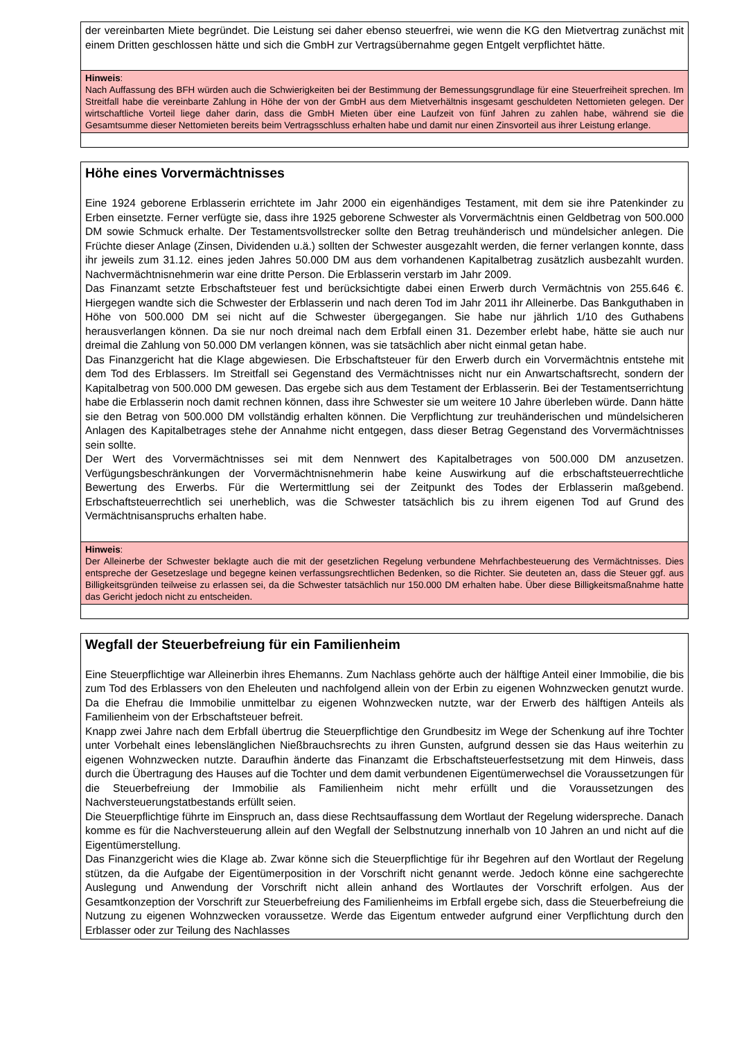der vereinbarten Miete begründet. Die Leistung sei daher ebenso steuerfrei, wie wenn die KG den Mietvertrag zunächst mit einem Dritten geschlossen hätte und sich die GmbH zur Vertragsübernahme gegen Entgelt verpflichtet hätte.
Hinweis:
Nach Auffassung des BFH würden auch die Schwierigkeiten bei der Bestimmung der Bemessungsgrundlage für eine Steuerfreiheit sprechen. Im Streitfall habe die vereinbarte Zahlung in Höhe der von der GmbH aus dem Mietverhältnis insgesamt geschuldeten Nettomieten gelegen. Der wirtschaftliche Vorteil liege daher darin, dass die GmbH Mieten über eine Laufzeit von fünf Jahren zu zahlen habe, während sie die Gesamtsumme dieser Nettomieten bereits beim Vertragsschluss erhalten habe und damit nur einen Zinsvorteil aus ihrer Leistung erlange.
Höhe eines Vorvermächtnisses
Eine 1924 geborene Erblasserin errichtete im Jahr 2000 ein eigenhändiges Testament, mit dem sie ihre Patenkinder zu Erben einsetzte. Ferner verfügte sie, dass ihre 1925 geborene Schwester als Vorvermächtnis einen Geldbetrag von 500.000 DM sowie Schmuck erhalte. Der Testamentsvollstrecker sollte den Betrag treuhänderisch und mündelsicher anlegen. Die Früchte dieser Anlage (Zinsen, Dividenden u.ä.) sollten der Schwester ausgezahlt werden, die ferner verlangen konnte, dass ihr jeweils zum 31.12. eines jeden Jahres 50.000 DM aus dem vorhandenen Kapitalbetrag zusätzlich ausbezahlt wurden. Nachvermächtnisnehmerin war eine dritte Person. Die Erblasserin verstarb im Jahr 2009.
Das Finanzamt setzte Erbschaftsteuer fest und berücksichtigte dabei einen Erwerb durch Vermächtnis von 255.646 €. Hiergegen wandte sich die Schwester der Erblasserin und nach deren Tod im Jahr 2011 ihr Alleinerbe. Das Bankguthaben in Höhe von 500.000 DM sei nicht auf die Schwester übergegangen. Sie habe nur jährlich 1/10 des Guthabens herausverlangen können. Da sie nur noch dreimal nach dem Erbfall einen 31. Dezember erlebt habe, hätte sie auch nur dreimal die Zahlung von 50.000 DM verlangen können, was sie tatsächlich aber nicht einmal getan habe.
Das Finanzgericht hat die Klage abgewiesen. Die Erbschaftsteuer für den Erwerb durch ein Vorvermächtnis entstehe mit dem Tod des Erblassers. Im Streitfall sei Gegenstand des Vermächtnisses nicht nur ein Anwartschaftsrecht, sondern der Kapitalbetrag von 500.000 DM gewesen. Das ergebe sich aus dem Testament der Erblasserin. Bei der Testamentserrichtung habe die Erblasserin noch damit rechnen können, dass ihre Schwester sie um weitere 10 Jahre überleben würde. Dann hätte sie den Betrag von 500.000 DM vollständig erhalten können. Die Verpflichtung zur treuhänderischen und mündelsicheren Anlagen des Kapitalbetrages stehe der Annahme nicht entgegen, dass dieser Betrag Gegenstand des Vorvermächtnisses sein sollte.
Der Wert des Vorvermächtnisses sei mit dem Nennwert des Kapitalbetrages von 500.000 DM anzusetzen. Verfügungsbeschränkungen der Vorvermächtnisnehmerin habe keine Auswirkung auf die erbschaftsteuerrechtliche Bewertung des Erwerbs. Für die Wertermittlung sei der Zeitpunkt des Todes der Erblasserin maßgebend. Erbschaftsteuerrechtlich sei unerheblich, was die Schwester tatsächlich bis zu ihrem eigenen Tod auf Grund des Vermächtnisanspruchs erhalten habe.
Hinweis:
Der Alleinerbe der Schwester beklagte auch die mit der gesetzlichen Regelung verbundene Mehrfachbesteuerung des Vermächtnisses. Dies entspreche der Gesetzeslage und begegne keinen verfassungsrechtlichen Bedenken, so die Richter. Sie deuteten an, dass die Steuer ggf. aus Billigkeitsgründen teilweise zu erlassen sei, da die Schwester tatsächlich nur 150.000 DM erhalten habe. Über diese Billigkeitsmaßnahme hatte das Gericht jedoch nicht zu entscheiden.
Wegfall der Steuerbefreiung für ein Familienheim
Eine Steuerpflichtige war Alleinerbin ihres Ehemanns. Zum Nachlass gehörte auch der hälftige Anteil einer Immobilie, die bis zum Tod des Erblassers von den Eheleuten und nachfolgend allein von der Erbin zu eigenen Wohnzwecken genutzt wurde. Da die Ehefrau die Immobilie unmittelbar zu eigenen Wohnzwecken nutzte, war der Erwerb des hälftigen Anteils als Familienheim von der Erbschaftsteuer befreit.
Knapp zwei Jahre nach dem Erbfall übertrug die Steuerpflichtige den Grundbesitz im Wege der Schenkung auf ihre Tochter unter Vorbehalt eines lebenslänglichen Nießbrauchsrechts zu ihren Gunsten, aufgrund dessen sie das Haus weiterhin zu eigenen Wohnzwecken nutzte. Daraufhin änderte das Finanzamt die Erbschaftsteuerfestsetzung mit dem Hinweis, dass durch die Übertragung des Hauses auf die Tochter und dem damit verbundenen Eigentümerwechsel die Voraussetzungen für die Steuerbefreiung der Immobilie als Familienheim nicht mehr erfüllt und die Voraussetzungen des Nachversteuerungstatbestands erfüllt seien.
Die Steuerpflichtige führte im Einspruch an, dass diese Rechtsauffassung dem Wortlaut der Regelung widerspreche. Danach komme es für die Nachversteuerung allein auf den Wegfall der Selbstnutzung innerhalb von 10 Jahren an und nicht auf die Eigentümerstellung.
Das Finanzgericht wies die Klage ab. Zwar könne sich die Steuerpflichtige für ihr Begehren auf den Wortlaut der Regelung stützen, da die Aufgabe der Eigentümerposition in der Vorschrift nicht genannt werde. Jedoch könne eine sachgerechte Auslegung und Anwendung der Vorschrift nicht allein anhand des Wortlautes der Vorschrift erfolgen. Aus der Gesamtkonzeption der Vorschrift zur Steuerbefreiung des Familienheims im Erbfall ergebe sich, dass die Steuerbefreiung die Nutzung zu eigenen Wohnzwecken voraussetze. Werde das Eigentum entweder aufgrund einer Verpflichtung durch den Erblasser oder zur Teilung des Nachlasses